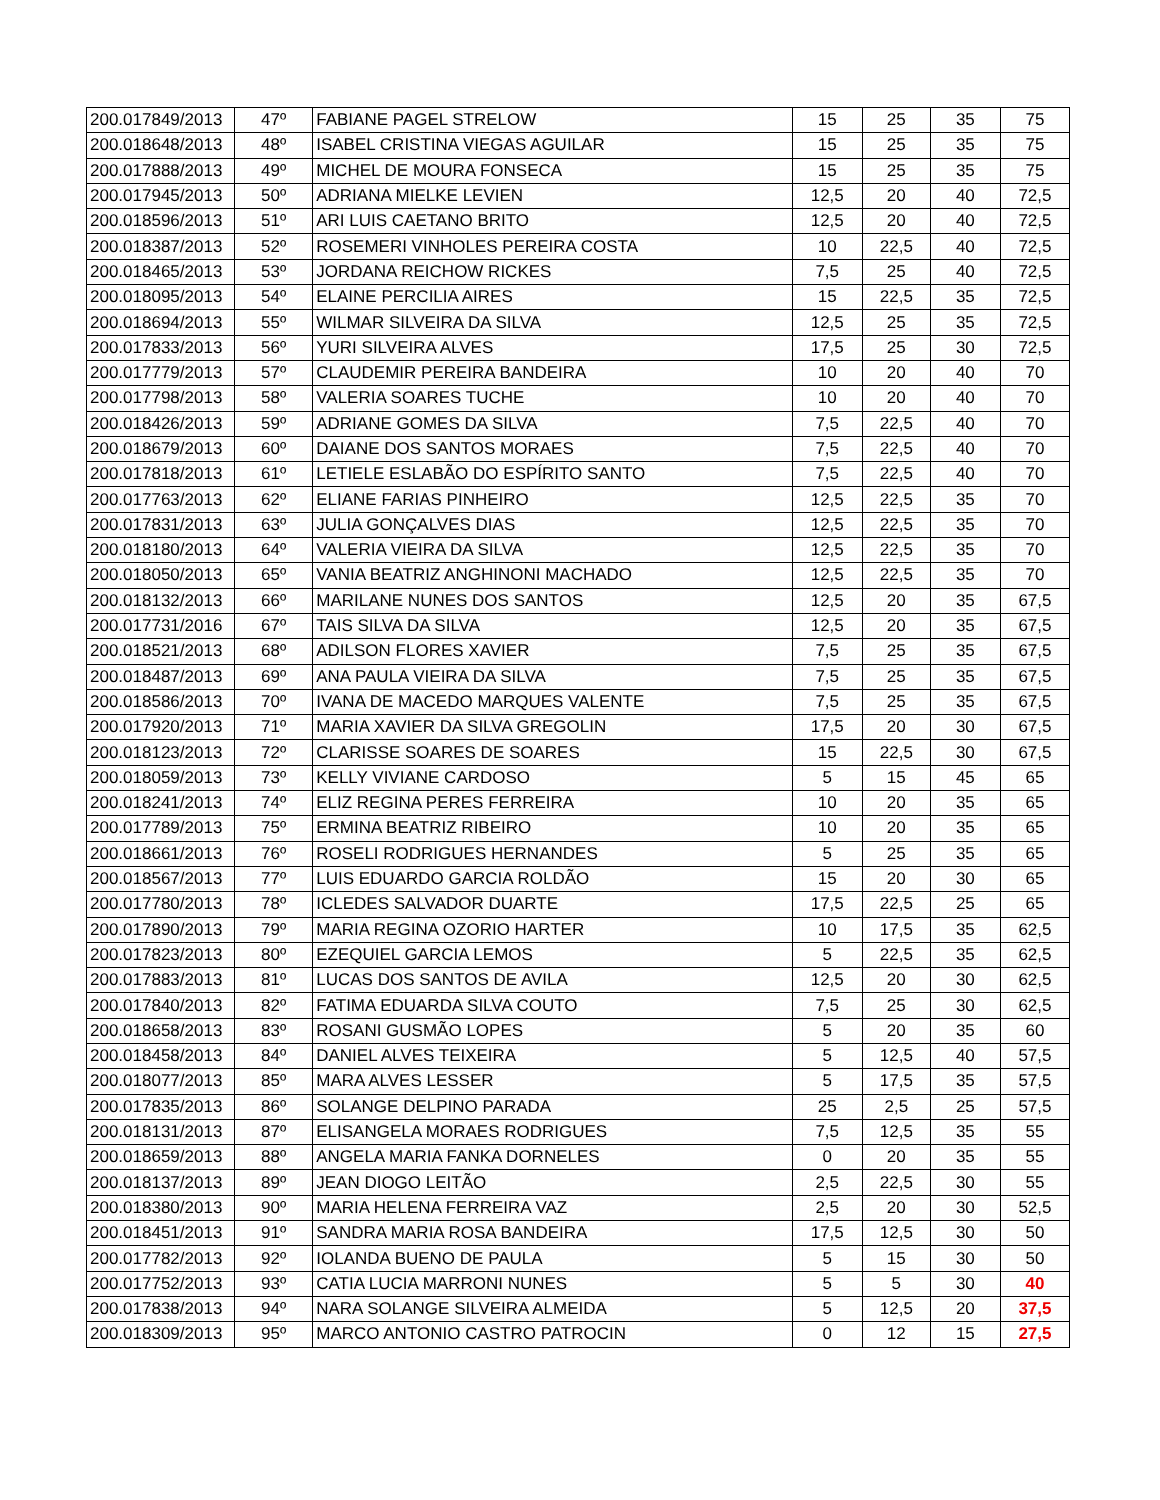| 200.017849/2013 | 47º | FABIANE PAGEL STRELOW | 15 | 25 | 35 | 75 |
| 200.018648/2013 | 48º | ISABEL CRISTINA VIEGAS AGUILAR | 15 | 25 | 35 | 75 |
| 200.017888/2013 | 49º | MICHEL DE MOURA FONSECA | 15 | 25 | 35 | 75 |
| 200.017945/2013 | 50º | ADRIANA MIELKE LEVIEN | 12,5 | 20 | 40 | 72,5 |
| 200.018596/2013 | 51º | ARI LUIS CAETANO BRITO | 12,5 | 20 | 40 | 72,5 |
| 200.018387/2013 | 52º | ROSEMERI VINHOLES PEREIRA COSTA | 10 | 22,5 | 40 | 72,5 |
| 200.018465/2013 | 53º | JORDANA REICHOW RICKES | 7,5 | 25 | 40 | 72,5 |
| 200.018095/2013 | 54º | ELAINE PERCILIA AIRES | 15 | 22,5 | 35 | 72,5 |
| 200.018694/2013 | 55º | WILMAR SILVEIRA DA SILVA | 12,5 | 25 | 35 | 72,5 |
| 200.017833/2013 | 56º | YURI SILVEIRA ALVES | 17,5 | 25 | 30 | 72,5 |
| 200.017779/2013 | 57º | CLAUDEMIR PEREIRA BANDEIRA | 10 | 20 | 40 | 70 |
| 200.017798/2013 | 58º | VALERIA SOARES TUCHE | 10 | 20 | 40 | 70 |
| 200.018426/2013 | 59º | ADRIANE GOMES DA SILVA | 7,5 | 22,5 | 40 | 70 |
| 200.018679/2013 | 60º | DAIANE DOS SANTOS MORAES | 7,5 | 22,5 | 40 | 70 |
| 200.017818/2013 | 61º | LETIELE ESLABÃO DO ESPÍRITO SANTO | 7,5 | 22,5 | 40 | 70 |
| 200.017763/2013 | 62º | ELIANE FARIAS PINHEIRO | 12,5 | 22,5 | 35 | 70 |
| 200.017831/2013 | 63º | JULIA GONÇALVES DIAS | 12,5 | 22,5 | 35 | 70 |
| 200.018180/2013 | 64º | VALERIA VIEIRA DA SILVA | 12,5 | 22,5 | 35 | 70 |
| 200.018050/2013 | 65º | VANIA BEATRIZ ANGHINONI MACHADO | 12,5 | 22,5 | 35 | 70 |
| 200.018132/2013 | 66º | MARILANE NUNES DOS SANTOS | 12,5 | 20 | 35 | 67,5 |
| 200.017731/2016 | 67º | TAIS SILVA DA SILVA | 12,5 | 20 | 35 | 67,5 |
| 200.018521/2013 | 68º | ADILSON FLORES XAVIER | 7,5 | 25 | 35 | 67,5 |
| 200.018487/2013 | 69º | ANA PAULA VIEIRA DA SILVA | 7,5 | 25 | 35 | 67,5 |
| 200.018586/2013 | 70º | IVANA DE MACEDO MARQUES VALENTE | 7,5 | 25 | 35 | 67,5 |
| 200.017920/2013 | 71º | MARIA XAVIER DA SILVA GREGOLIN | 17,5 | 20 | 30 | 67,5 |
| 200.018123/2013 | 72º | CLARISSE SOARES DE SOARES | 15 | 22,5 | 30 | 67,5 |
| 200.018059/2013 | 73º | KELLY VIVIANE CARDOSO | 5 | 15 | 45 | 65 |
| 200.018241/2013 | 74º | ELIZ REGINA PERES FERREIRA | 10 | 20 | 35 | 65 |
| 200.017789/2013 | 75º | ERMINA BEATRIZ RIBEIRO | 10 | 20 | 35 | 65 |
| 200.018661/2013 | 76º | ROSELI RODRIGUES HERNANDES | 5 | 25 | 35 | 65 |
| 200.018567/2013 | 77º | LUIS EDUARDO GARCIA ROLDÃO | 15 | 20 | 30 | 65 |
| 200.017780/2013 | 78º | ICLEDES SALVADOR DUARTE | 17,5 | 22,5 | 25 | 65 |
| 200.017890/2013 | 79º | MARIA REGINA OZORIO HARTER | 10 | 17,5 | 35 | 62,5 |
| 200.017823/2013 | 80º | EZEQUIEL GARCIA LEMOS | 5 | 22,5 | 35 | 62,5 |
| 200.017883/2013 | 81º | LUCAS DOS SANTOS DE AVILA | 12,5 | 20 | 30 | 62,5 |
| 200.017840/2013 | 82º | FATIMA EDUARDA SILVA COUTO | 7,5 | 25 | 30 | 62,5 |
| 200.018658/2013 | 83º | ROSANI GUSMÃO LOPES | 5 | 20 | 35 | 60 |
| 200.018458/2013 | 84º | DANIEL ALVES TEIXEIRA | 5 | 12,5 | 40 | 57,5 |
| 200.018077/2013 | 85º | MARA ALVES LESSER | 5 | 17,5 | 35 | 57,5 |
| 200.017835/2013 | 86º | SOLANGE DELPINO PARADA | 25 | 2,5 | 25 | 57,5 |
| 200.018131/2013 | 87º | ELISANGELA MORAES RODRIGUES | 7,5 | 12,5 | 35 | 55 |
| 200.018659/2013 | 88º | ANGELA MARIA FANKA DORNELES | 0 | 20 | 35 | 55 |
| 200.018137/2013 | 89º | JEAN DIOGO LEITÃO | 2,5 | 22,5 | 30 | 55 |
| 200.018380/2013 | 90º | MARIA HELENA FERREIRA VAZ | 2,5 | 20 | 30 | 52,5 |
| 200.018451/2013 | 91º | SANDRA MARIA ROSA BANDEIRA | 17,5 | 12,5 | 30 | 50 |
| 200.017782/2013 | 92º | IOLANDA BUENO DE PAULA | 5 | 15 | 30 | 50 |
| 200.017752/2013 | 93º | CATIA LUCIA MARRONI NUNES | 5 | 5 | 30 | 40 |
| 200.017838/2013 | 94º | NARA SOLANGE SILVEIRA ALMEIDA | 5 | 12,5 | 20 | 37,5 |
| 200.018309/2013 | 95º | MARCO ANTONIO CASTRO PATROCIN | 0 | 12 | 15 | 27,5 |